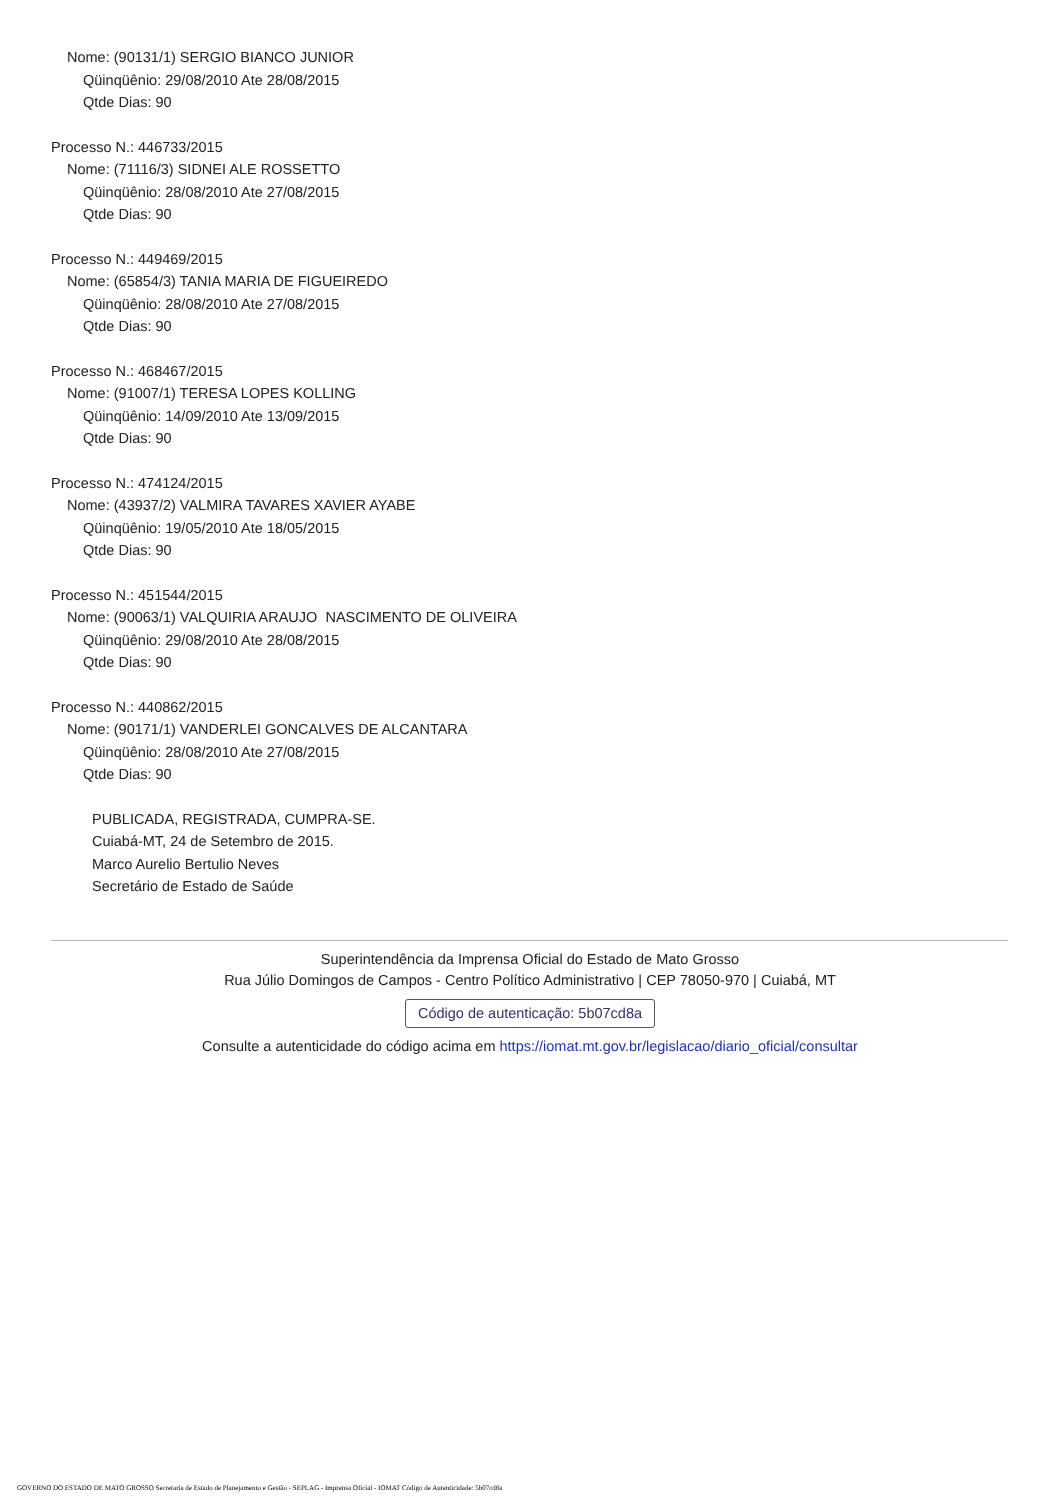Nome: (90131/1) SERGIO BIANCO JUNIOR
Qüinqüênio: 29/08/2010 Ate 28/08/2015
Qtde Dias: 90
Processo N.: 446733/2015
Nome: (71116/3) SIDNEI ALE ROSSETTO
Qüinqüênio: 28/08/2010 Ate 27/08/2015
Qtde Dias: 90
Processo N.: 449469/2015
Nome: (65854/3) TANIA MARIA DE FIGUEIREDO
Qüinqüênio: 28/08/2010 Ate 27/08/2015
Qtde Dias: 90
Processo N.: 468467/2015
Nome: (91007/1) TERESA LOPES KOLLING
Qüinqüênio: 14/09/2010 Ate 13/09/2015
Qtde Dias: 90
Processo N.: 474124/2015
Nome: (43937/2) VALMIRA TAVARES XAVIER AYABE
Qüinqüênio: 19/05/2010 Ate 18/05/2015
Qtde Dias: 90
Processo N.: 451544/2015
Nome: (90063/1) VALQUIRIA ARAUJO NASCIMENTO DE OLIVEIRA
Qüinqüênio: 29/08/2010 Ate 28/08/2015
Qtde Dias: 90
Processo N.: 440862/2015
Nome: (90171/1) VANDERLEI GONCALVES DE ALCANTARA
Qüinqüênio: 28/08/2010 Ate 27/08/2015
Qtde Dias: 90
PUBLICADA, REGISTRADA, CUMPRA-SE.
Cuiabá-MT, 24 de Setembro de 2015.
Marco Aurelio Bertulio Neves
Secretário de Estado de Saúde
Superintendência da Imprensa Oficial do Estado de Mato Grosso
Rua Júlio Domingos de Campos - Centro Político Administrativo | CEP 78050-970 | Cuiabá, MT
Código de autenticação: 5b07cd8a
Consulte a autenticidade do código acima em https://iomat.mt.gov.br/legislacao/diario_oficial/consultar
GOVERNO DO ESTADO DE MATO GROSSO Secretaria de Estado de Planejamento e Gestão - SEPLAG - Imprensa Oficial - IOMAT Código de Autenticidade: 5b07cd8a